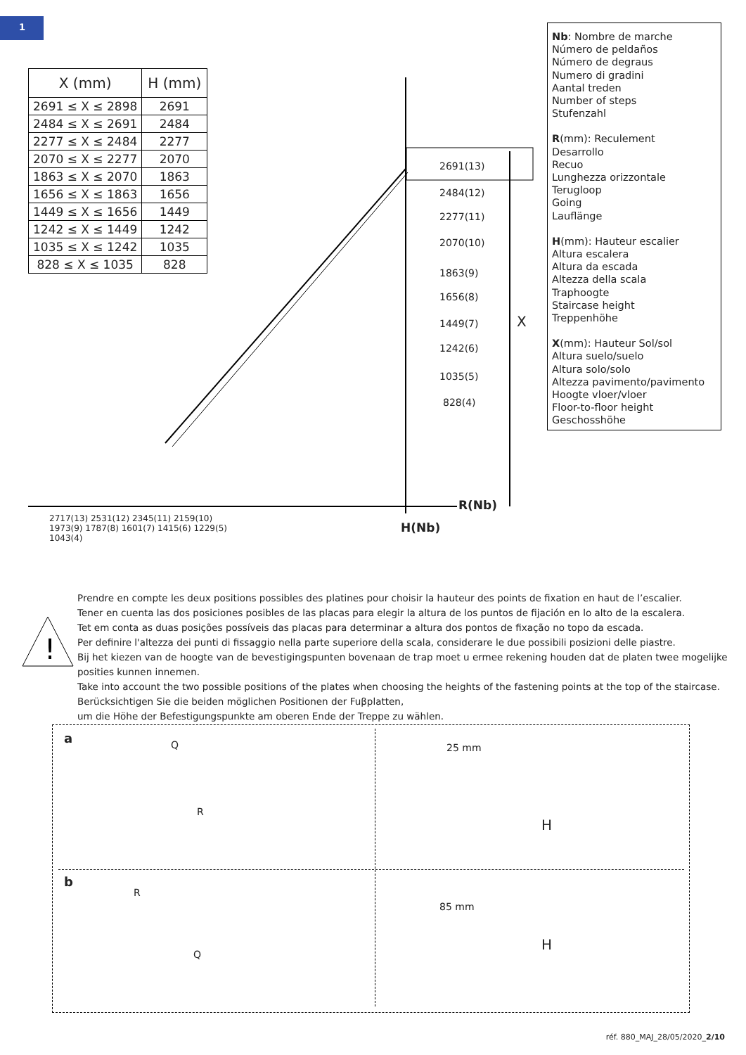1
| X (mm) | H (mm) |
| --- | --- |
| 2691 ≤ X ≤ 2898 | 2691 |
| 2484 ≤ X ≤ 2691 | 2484 |
| 2277 ≤ X ≤ 2484 | 2277 |
| 2070 ≤ X ≤ 2277 | 2070 |
| 1863 ≤ X ≤ 2070 | 1863 |
| 1656 ≤ X ≤ 1863 | 1656 |
| 1449 ≤ X ≤ 1656 | 1449 |
| 1242 ≤ X ≤ 1449 | 1242 |
| 1035 ≤ X ≤ 1242 | 1035 |
| 828 ≤ X ≤ 1035 | 828 |
Nb: Nombre de marche
Número de peldaños
Número de degraus
Numero di gradini
Aantal treden
Number of steps
Stufenzahl
R(mm): Reculement
Desarrollo
Recuo
Lunghezza orizzontale
Terugloop
Going
Lauflänge
H(mm): Hauteur escalier
Altura escalera
Altura da escada
Altezza della scala
Traphoogte
Staircase height
Treppenhöhe
X(mm): Hauteur Sol/sol
Altura suelo/suelo
Altura solo/solo
Altezza pavimento/pavimento
Hoogte vloer/vloer
Floor-to-floor height
Geschosshöhe
2691(13)
2484(12)
2277(11)
2070(10)
1863(9)
1656(8)
1449(7)
1242(6)
1035(5)
828(4)
X
R(Nb)
H(Nb)
2717(13) 2531(12) 2345(11) 2159(10) 1973(9) 1787(8) 1601(7) 1415(6) 1229(5) 1043(4)
!
Prendre en compte les deux positions possibles des platines pour choisir la hauteur des points de fixation en haut de l’escalier.
Tener en cuenta las dos posiciones posibles de las placas para elegir la altura de los puntos de fijación en lo alto de la escalera.
Tet em conta as duas posições possíveis das placas para determinar a altura dos pontos de fixação no topo da escada.
Per definire l'altezza dei punti di fissaggio nella parte superiore della scala, considerare le due possibili posizioni delle piastre.
Bij het kiezen van de hoogte van de bevestigingspunten bovenaan de trap moet u ermee rekening houden dat de platen twee mogelijke posities kunnen innemen.
Take into account the two possible positions of the plates when choosing the heights of the fastening points at the top of the staircase.
Berücksichtigen Sie die beiden möglichen Positionen der Fuβplatten,
um die Höhe der Befestigungspunkte am oberen Ende der Treppe zu wählen.
a Q
R
25 mm
H
b
R
Q
85 mm
H
réf. 880_MAJ_28/05/2020_2/10